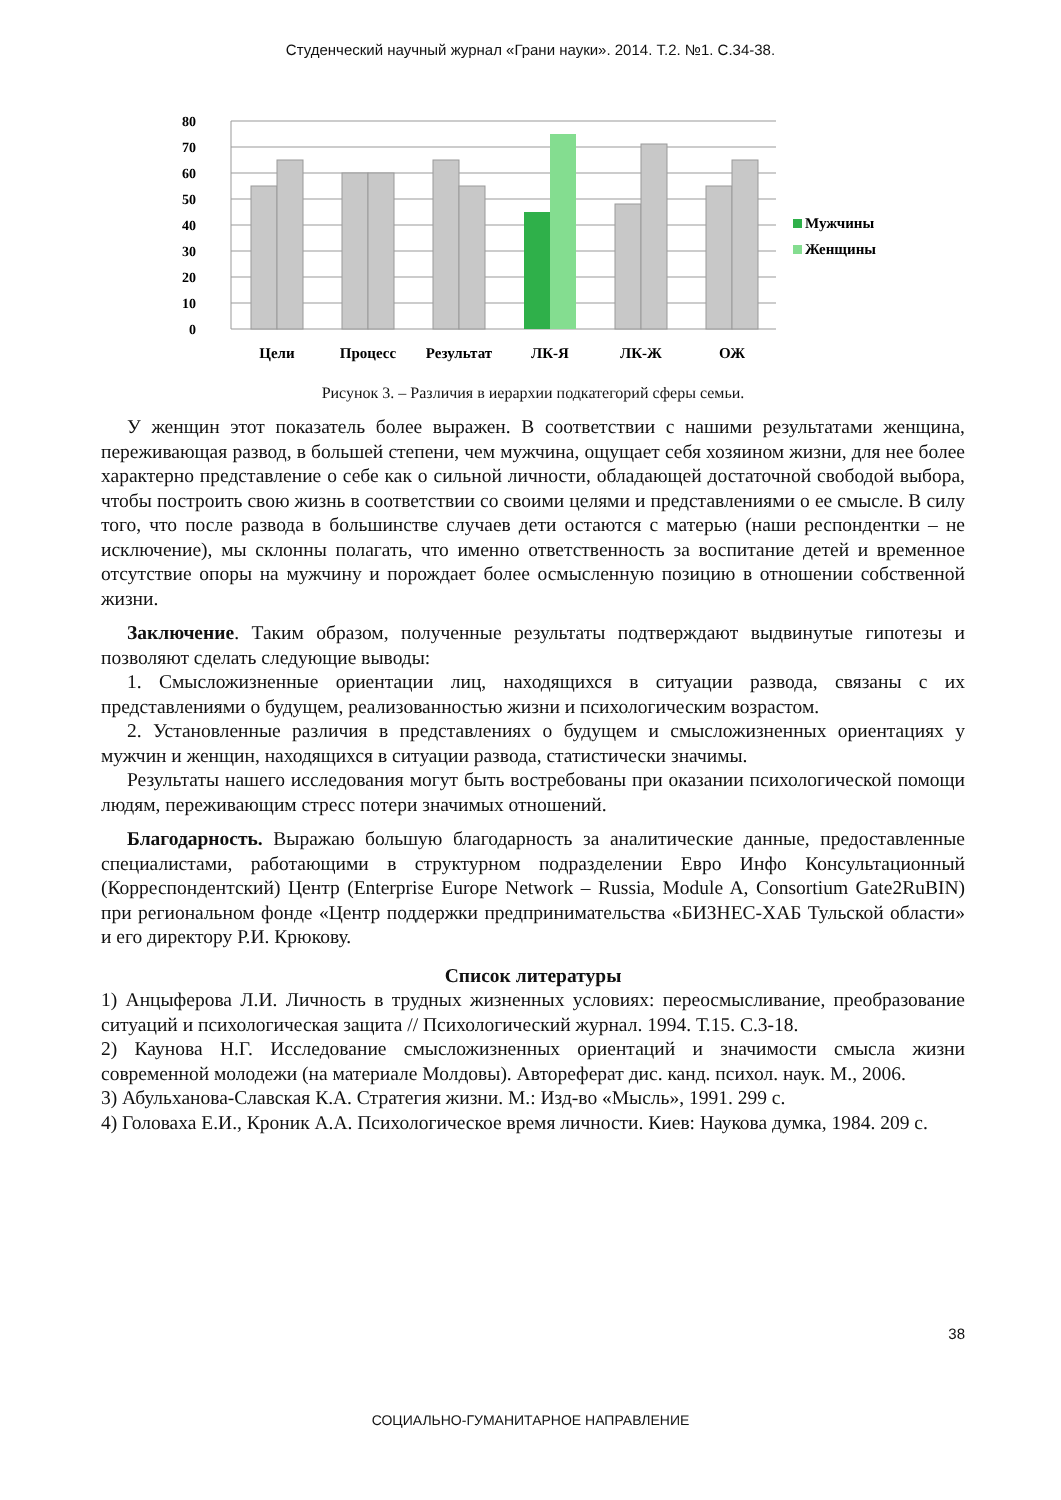Студенческий научный журнал «Грани науки». 2014. Т.2. №1. С.34-38.
80
70
60
50
40
30
20
10
0
Цели
Процесс
Результат
ЛК-Я
ЛК-Ж
ОЖ
Мужчины
Женщины
Рисунок 3. – Различия в иерархии подкатегорий сферы семьи.
У женщин этот показатель более выражен. В соответствии с нашими результатами женщина, переживающая развод, в большей степени, чем мужчина, ощущает себя хозяином жизни, для нее более характерно представление о себе как о сильной личности, обладающей достаточной свободой выбора, чтобы построить свою жизнь в соответствии со своими целями и представлениями о ее смысле. В силу того, что после развода в большинстве случаев дети остаются с матерью (наши респондентки – не исключение), мы склонны полагать, что именно ответственность за воспитание детей и временное отсутствие опоры на мужчину и порождает более осмысленную позицию в отношении собственной жизни.
Заключение. Таким образом, полученные результаты подтверждают выдвинутые гипотезы и позволяют сделать следующие выводы:
1. Смысложизненные ориентации лиц, находящихся в ситуации развода, связаны с их представлениями о будущем, реализованностью жизни и психологическим возрастом.
2. Установленные различия в представлениях о будущем и смысложизненных ориентациях у мужчин и женщин, находящихся в ситуации развода, статистически значимы.
Результаты нашего исследования могут быть востребованы при оказании психологической помощи людям, переживающим стресс потери значимых отношений.
Благодарность. Выражаю большую благодарность за аналитические данные, предоставленные специалистами, работающими в структурном подразделении Евро Инфо Консультационный (Корреспондентский) Центр (Enterprise Europe Network – Russia, Module A, Consortium Gate2RuBIN) при региональном фонде «Центр поддержки предпринимательства «БИЗНЕС-ХАБ Тульской области» и его директору Р.И. Крюкову.
Список литературы
1) Анцыферова Л.И. Личность в трудных жизненных условиях: переосмысливание, преобразование ситуаций и психологическая защита // Психологический журнал. 1994. Т.15. С.3-18.
2) Каунова Н.Г. Исследование смысложизненных ориентаций и значимости смысла жизни современной молодежи (на материале Молдовы). Автореферат дис. канд. психол. наук. М., 2006.
3) Абульханова-Славская К.А. Стратегия жизни. М.: Изд-во «Мысль», 1991. 299 с.
4) Головаха Е.И., Кроник А.А. Психологическое время личности. Киев: Наукова думка, 1984. 209 с.
38
СОЦИАЛЬНО-ГУМАНИТАРНОЕ НАПРАВЛЕНИЕ